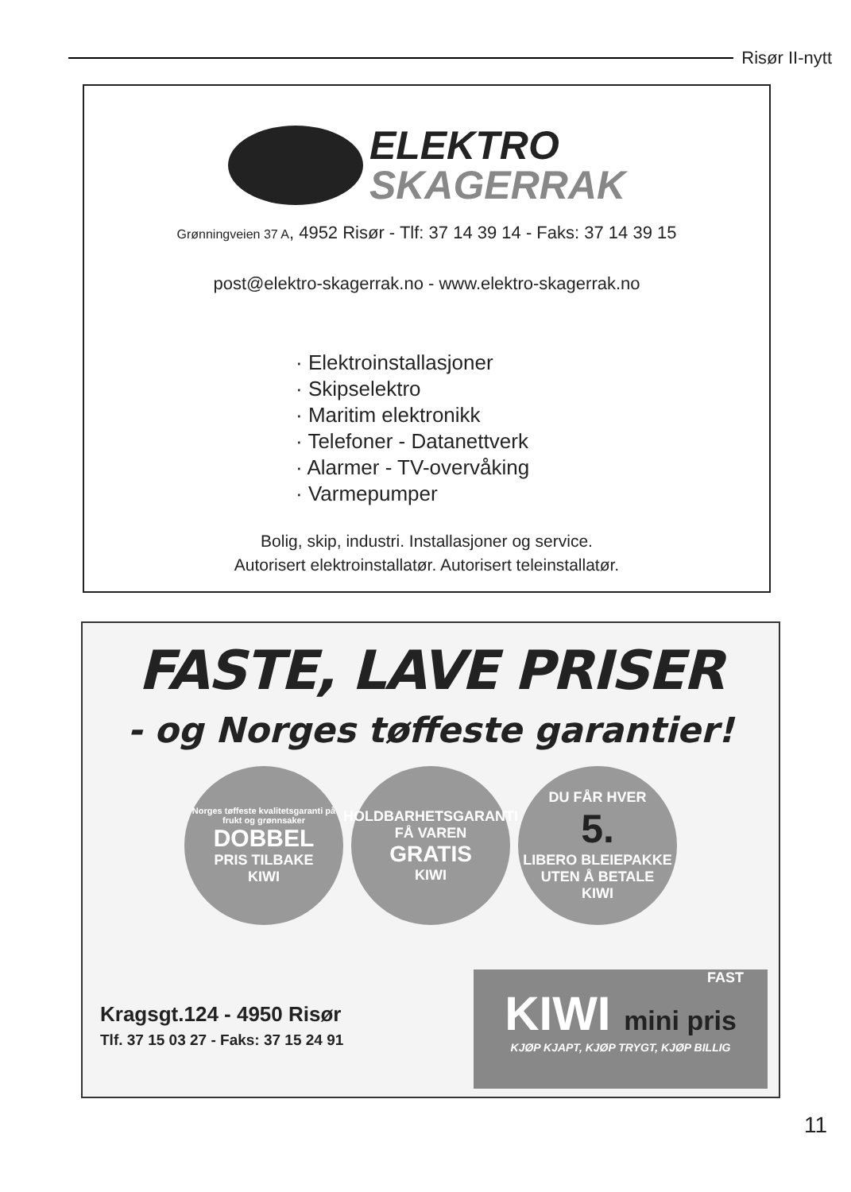Risør II-nytt
ELEKTRO
SKAGERRAK
Grønningveien 37 A, 4952 Risør - Tlf: 37 14 39 14 - Faks: 37 14 39 15
post@elektro-skagerrak.no - www.elektro-skagerrak.no
· Elektroinstallasjoner
· Skipselektro
· Maritim elektronikk
· Telefoner - Datanettverk
· Alarmer - TV-overvåking
· Varmepumper
Bolig, skip, industri. Installasjoner og service.
Autorisert elektroinstallatør. Autorisert teleinstallatør.
FASTE, LAVE PRISER
- og Norges tøffeste garantier!
Norges tøffeste kvalitetsgaranti på frukt og grønnsaker
DOBBEL
PRIS TILBAKE
KIWI
HOLDBARHETSGARANTI
FÅ VAREN
GRATIS
KIWI
DU FÅR HVER
5.
LIBERO BLEIEPAKKE
UTEN Å BETALE
KIWI
Kragsgt.124 - 4950 Risør
Tlf. 37 15 03 27 - Faks: 37 15 24 91
FAST
KIWI mini pris
KJØP KJAPT, KJØP TRYGT, KJØP BILLIG
11